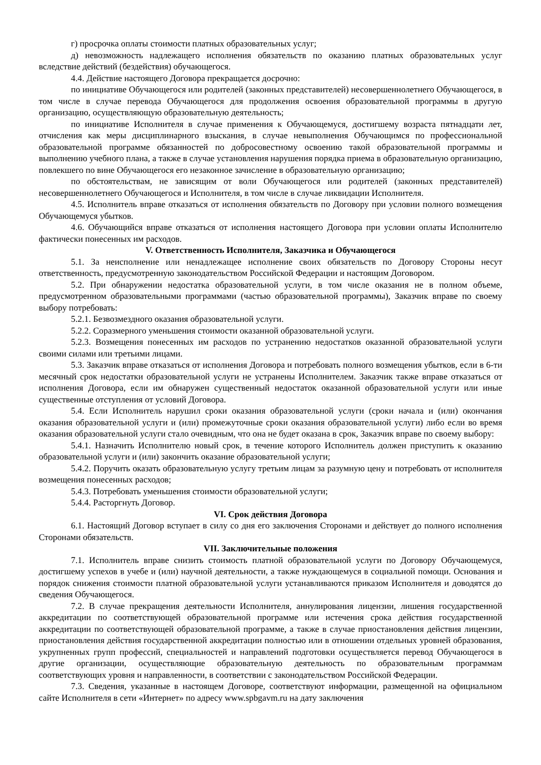г) просрочка оплаты стоимости платных образовательных услуг;
д) невозможность надлежащего исполнения обязательств по оказанию платных образовательных услуг вследствие действий (бездействия) обучающегося.
4.4. Действие настоящего Договора прекращается досрочно:
по инициативе Обучающегося или родителей (законных представителей) несовершеннолетнего Обучающегося, в том числе в случае перевода Обучающегося для продолжения освоения образовательной программы в другую организацию, осуществляющую образовательную деятельность;
по инициативе Исполнителя в случае применения к Обучающемуся, достигшему возраста пятнадцати лет, отчисления как меры дисциплинарного взыскания, в случае невыполнения Обучающимся по профессиональной образовательной программе обязанностей по добросовестному освоению такой образовательной программы и выполнению учебного плана, а также в случае установления нарушения порядка приема в образовательную организацию, повлекшего по вине Обучающегося его незаконное зачисление в образовательную организацию;
по обстоятельствам, не зависящим от воли Обучающегося или родителей (законных представителей) несовершеннолетнего Обучающегося и Исполнителя, в том числе в случае ликвидации Исполнителя.
4.5. Исполнитель вправе отказаться от исполнения обязательств по Договору при условии полного возмещения Обучающемуся убытков.
4.6. Обучающийся вправе отказаться от исполнения настоящего Договора при условии оплаты Исполнителю фактически понесенных им расходов.
V. Ответственность Исполнителя, Заказчика и Обучающегося
5.1. За неисполнение или ненадлежащее исполнение своих обязательств по Договору Стороны несут ответственность, предусмотренную законодательством Российской Федерации и настоящим Договором.
5.2. При обнаружении недостатка образовательной услуги, в том числе оказания не в полном объеме, предусмотренном образовательными программами (частью образовательной программы), Заказчик вправе по своему выбору потребовать:
5.2.1. Безвозмездного оказания образовательной услуги.
5.2.2. Соразмерного уменьшения стоимости оказанной образовательной услуги.
5.2.3. Возмещения понесенных им расходов по устранению недостатков оказанной образовательной услуги своими силами или третьими лицами.
5.3. Заказчик вправе отказаться от исполнения Договора и потребовать полного возмещения убытков, если в 6-ти месячный срок недостатки образовательной услуги не устранены Исполнителем. Заказчик также вправе отказаться от исполнения Договора, если им обнаружен существенный недостаток оказанной образовательной услуги или иные существенные отступления от условий Договора.
5.4. Если Исполнитель нарушил сроки оказания образовательной услуги (сроки начала и (или) окончания оказания образовательной услуги и (или) промежуточные сроки оказания образовательной услуги) либо если во время оказания образовательной услуги стало очевидным, что она не будет оказана в срок, Заказчик вправе по своему выбору:
5.4.1. Назначить Исполнителю новый срок, в течение которого Исполнитель должен приступить к оказанию образовательной услуги и (или) закончить оказание образовательной услуги;
5.4.2. Поручить оказать образовательную услугу третьим лицам за разумную цену и потребовать от исполнителя возмещения понесенных расходов;
5.4.3. Потребовать уменьшения стоимости образовательной услуги;
5.4.4. Расторгнуть Договор.
VI. Срок действия Договора
6.1. Настоящий Договор вступает в силу со дня его заключения Сторонами и действует до полного исполнения Сторонами обязательств.
VII. Заключительные положения
7.1. Исполнитель вправе снизить стоимость платной образовательной услуги по Договору Обучающемуся, достигшему успехов в учебе и (или) научной деятельности, а также нуждающемуся в социальной помощи. Основания и порядок снижения стоимости платной образовательной услуги устанавливаются приказом Исполнителя и доводятся до сведения Обучающегося.
7.2. В случае прекращения деятельности Исполнителя, аннулирования лицензии, лишения государственной аккредитации по соответствующей образовательной программе или истечения срока действия государственной аккредитации по соответствующей образовательной программе, а также в случае приостановления действия лицензии, приостановления действия государственной аккредитации полностью или в отношении отдельных уровней образования, укрупненных групп профессий, специальностей и направлений подготовки осуществляется перевод Обучающегося в другие организации, осуществляющие образовательную деятельность по образовательным программам соответствующих уровня и направленности, в соответствии с законодательством Российской Федерации.
7.3. Сведения, указанные в настоящем Договоре, соответствуют информации, размещенной на официальном сайте Исполнителя в сети «Интернет» по адресу www.spbgavm.ru на дату заключения